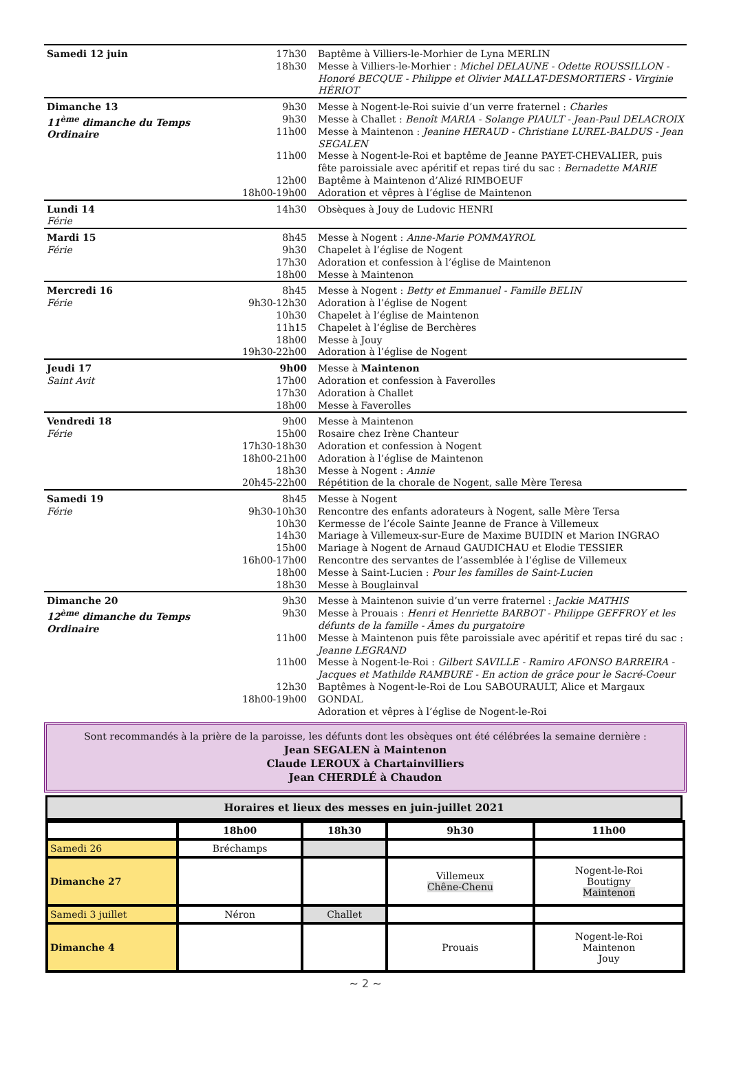| Samedi 12 juin | 17h30 18h30 | Baptême à Villiers-le-Morhier de Lyna MERLIN Messe à Villiers-le-Morhier : Michel DELAUNE - Odette ROUSSILLON - Honoré BECQUE - Philippe et Olivier MALLAT-DESMORTIERS - Virginie HÉRIOT |
| Dimanche 13 11<sup>ème</sup> dimanche du Temps Ordinaire | 9h30 9h30 11h00 11h00 12h00 18h00-19h00 | Messe à Nogent-le-Roi suivie d’un verre fraternel : Charles Messe à Challet : Benoît MARIA - Solange PIAULT - Jean-Paul DELACROIX Messe à Maintenon : Jeanine HERAUD - Christiane LUREL-BALDUS - Jean SEGALEN Messe à Nogent-le-Roi et baptême de Jeanne PAYET-CHEVALIER, puis fête paroissiale avec apéritif et repas tiré du sac : Bernadette MARIE Baptême à Maintenon d’Alizé RIMBOEUF Adoration et vêpres à l’église de Maintenon |
| Lundi 14 Férie | 14h30 | Obsèques à Jouy de Ludovic HENRI |
| Mardi 15 Férie | 8h45 9h30 17h30 18h00 | Messe à Nogent : Anne-Marie POMMAYROL Chapelet à l’église de Nogent Adoration et confession à l’église de Maintenon Messe à Maintenon |
| Mercredi 16 Férie | 8h45 9h30-12h30 10h30 11h15 18h00 19h30-22h00 | Messe à Nogent : Betty et Emmanuel - Famille BELIN Adoration à l’église de Nogent Chapelet à l’église de Maintenon Chapelet à l’église de Berchères Messe à Jouy Adoration à l’église de Nogent |
| Jeudi 17 Saint Avit | 9h00 17h00 17h30 18h00 | Messe à Maintenon Adoration et confession à Faverolles Adoration à Challet Messe à Faverolles |
| Vendredi 18 Férie | 9h00 15h00 17h30-18h30 18h00-21h00 18h30 20h45-22h00 | Messe à Maintenon Rosaire chez Irène Chanteur Adoration et confession à Nogent Adoration à l’église de Maintenon Messe à Nogent : Annie Répétition de la chorale de Nogent, salle Mère Teresa |
| Samedi 19 Férie | 8h45 9h30-10h30 10h30 14h30 15h00 16h00-17h00 18h00 18h30 | Messe à Nogent Rencontre des enfants adorateurs à Nogent, salle Mère Tersa Kermesse de l’école Sainte Jeanne de France à Villemeux Mariage à Villemeux-sur-Eure de Maxime BUIDIN et Marion INGRAO Mariage à Nogent de Arnaud GAUDICHAU et Elodie TESSIER Rencontre des servantes de l’assemblée à l’église de Villemeux Messe à Saint-Lucien : Pour les familles de Saint-Lucien Messe à Bouglainval |
| Dimanche 20 12<sup>ème</sup> dimanche du Temps Ordinaire | 9h30 9h30 11h00 11h00 12h30 18h00-19h00 | Messe à Maintenon suivie d’un verre fraternel : Jackie MATHIS Messe à Prouais : Henri et Henriette BARBOT - Philippe GEFFROY et les défunts de la famille - Âmes du purgatoire Messe à Maintenon puis fête paroissiale avec apéritif et repas tiré du sac : Jeanne LEGRAND Messe à Nogent-le-Roi : Gilbert SAVILLE - Ramiro AFONSO BARREIRA - Jacques et Mathilde RAMBURE - En action de grâce pour le Sacré-Coeur Baptêmes à Nogent-le-Roi de Lou SABOURAULT, Alice et Margaux GONDAL Adoration et vêpres à l’église de Nogent-le-Roi |
Sont recommandés à la prière de la paroisse, les défunts dont les obsèques ont été célébrées la semaine dernière :
Jean SEGALEN à Maintenon
Claude LEROUX à Chartainvilliers
Jean CHERDLÉ à Chaudon
Horaires et lieux des messes en juin-juillet 2021
| | 18h00 | 18h30 | 9h30 | 11h00 |
| --- | --- | --- | --- | --- |
| Samedi 26 | Bréchamps | | | |
| Dimanche 27 | | | Villemeux Chêne-Chenu | Nogent-le-Roi Boutigny Maintenon |
| Samedi 3 juillet | Néron | Challet | | |
| Dimanche 4 | | | Prouais | Nogent-le-Roi Maintenon Jouy |
~ 2 ~